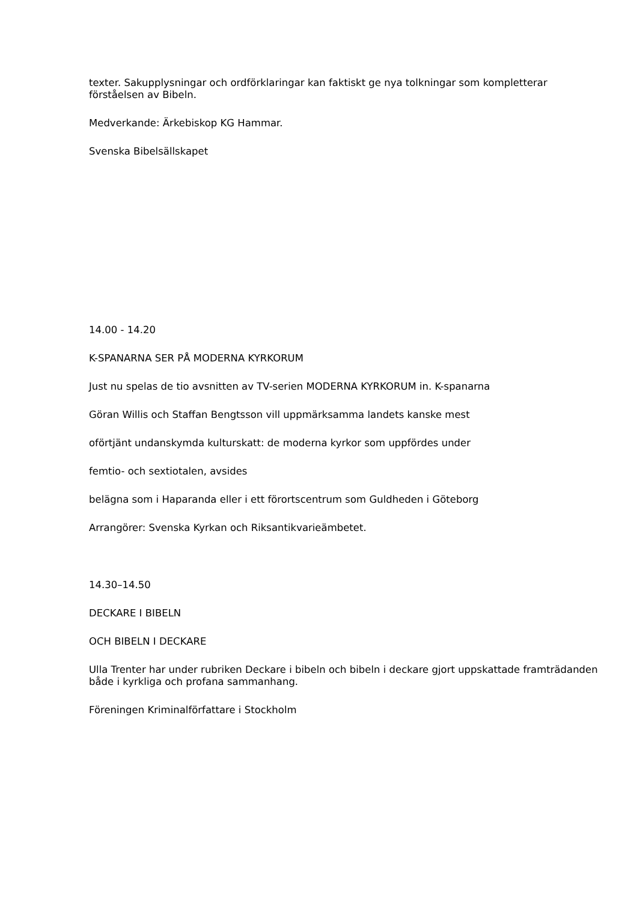texter. Sakupplysningar och ordförklaringar kan faktiskt ge nya tolkningar som kompletterar förståelsen av Bibeln.
Medverkande: Ärkebiskop KG Hammar.
Svenska Bibelsällskapet
14.00 - 14.20
K-SPANARNA SER PÅ MODERNA KYRKORUM
Just nu spelas de tio avsnitten av TV-serien MODERNA KYRKORUM in. K-spanarna
Göran Willis och Staffan Bengtsson vill uppmärksamma landets kanske mest
oförtjänt undanskymda kulturskatt: de moderna kyrkor som uppfördes under
femtio- och sextiotalen, avsides
belägna som i Haparanda eller i ett förortscentrum som Guldheden i Göteborg
Arrangörer: Svenska Kyrkan och Riksantikvarieämbetet.
14.30–14.50
DECKARE I BIBELN
OCH BIBELN I DECKARE
Ulla Trenter har under rubriken Deckare i bibeln och bibeln i deckare gjort uppskattade framträdanden både i kyrkliga och profana sammanhang.
Föreningen Kriminalförfattare i Stockholm